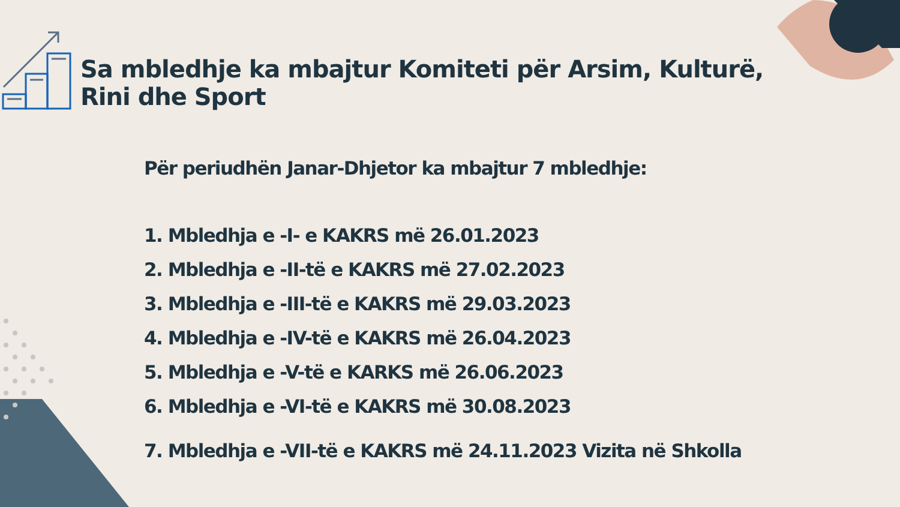Sa mbledhje ka mbajtur Komiteti për Arsim, Kulturë, Rini dhe Sport
Për periudhën Janar-Dhjetor ka mbajtur 7 mbledhje:
1. Mbledhja e -I- e KAKRS më 26.01.2023
2. Mbledhja e -II-të e KAKRS më 27.02.2023
3. Mbledhja e -III-të e KAKRS më 29.03.2023
4. Mbledhja e -IV-të e KAKRS më 26.04.2023
5. Mbledhja e -V-të e KARKS më 26.06.2023
6. Mbledhja e -VI-të e KAKRS më 30.08.2023
7. Mbledhja e -VII-të e KAKRS më 24.11.2023 Vizita në Shkolla